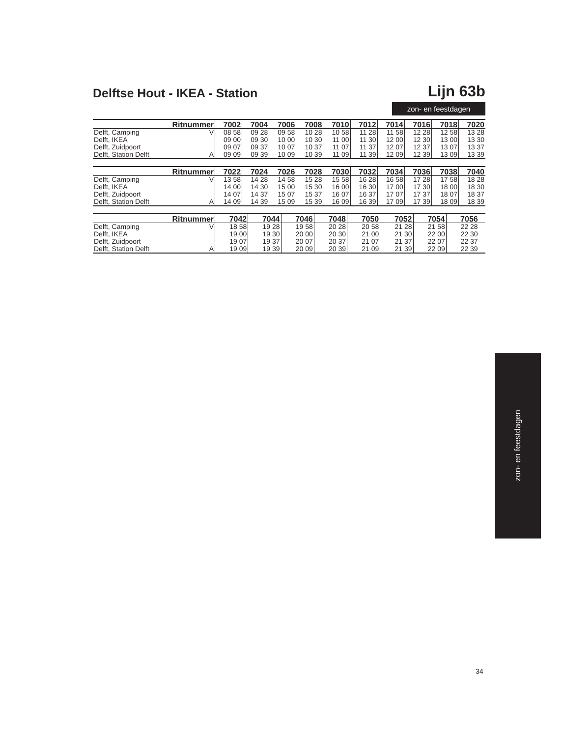Delftse Hout - IKEA - Station
Lijn 63b
zon- en feestdagen
| | Ritnummer | 7002 | 7004 | 7006 | 7008 | 7010 | 7012 | 7014 | 7016 | 7018 | 7020 |
| --- | --- | --- | --- | --- | --- | --- | --- | --- | --- | --- | --- |
| Delft, Camping | V | 08 58 | 09 28 | 09 58 | 10 28 | 10 58 | 11 28 | 11 58 | 12 28 | 12 58 | 13 28 |
| Delft, IKEA | | 09 00 | 09 30 | 10 00 | 10 30 | 11 00 | 11 30 | 12 00 | 12 30 | 13 00 | 13 30 |
| Delft, Zuidpoort | | 09 07 | 09 37 | 10 07 | 10 37 | 11 07 | 11 37 | 12 07 | 12 37 | 13 07 | 13 37 |
| Delft, Station Delft | A | 09 09 | 09 39 | 10 09 | 10 39 | 11 09 | 11 39 | 12 09 | 12 39 | 13 09 | 13 39 |
| | Ritnummer | 7022 | 7024 | 7026 | 7028 | 7030 | 7032 | 7034 | 7036 | 7038 | 7040 |
| --- | --- | --- | --- | --- | --- | --- | --- | --- | --- | --- | --- |
| Delft, Camping | V | 13 58 | 14 28 | 14 58 | 15 28 | 15 58 | 16 28 | 16 58 | 17 28 | 17 58 | 18 28 |
| Delft, IKEA | | 14 00 | 14 30 | 15 00 | 15 30 | 16 00 | 16 30 | 17 00 | 17 30 | 18 00 | 18 30 |
| Delft, Zuidpoort | | 14 07 | 14 37 | 15 07 | 15 37 | 16 07 | 16 37 | 17 07 | 17 37 | 18 07 | 18 37 |
| Delft, Station Delft | A | 14 09 | 14 39 | 15 09 | 15 39 | 16 09 | 16 39 | 17 09 | 17 39 | 18 09 | 18 39 |
| | Ritnummer | 7042 | 7044 | 7046 | 7048 | 7050 | 7052 | 7054 | 7056 | | |
| --- | --- | --- | --- | --- | --- | --- | --- | --- | --- | --- | --- |
| Delft, Camping | V | 18 58 | 19 28 | 19 58 | 20 28 | 20 58 | 21 28 | 21 58 | 22 28 | | |
| Delft, IKEA | | 19 00 | 19 30 | 20 00 | 20 30 | 21 00 | 21 30 | 22 00 | 22 30 | | |
| Delft, Zuidpoort | | 19 07 | 19 37 | 20 07 | 20 37 | 21 07 | 21 37 | 22 07 | 22 37 | | |
| Delft, Station Delft | A | 19 09 | 19 39 | 20 09 | 20 39 | 21 09 | 21 39 | 22 09 | 22 39 | | |
zon- en feestdagen
34